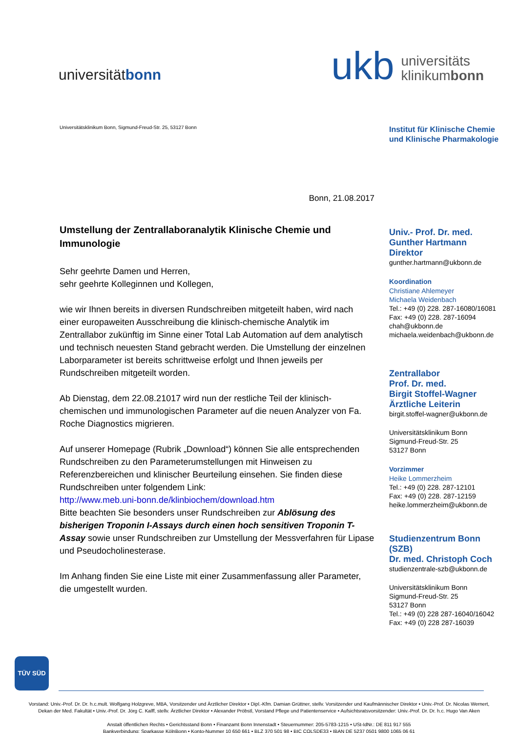universitätbonn
ukb universitäts
klinikumbonn
Universitätsklinikum Bonn, Sigmund-Freud-Str. 25, 53127 Bonn
Bonn, 21.08.2017
Umstellung der Zentrallaboranalytik Klinische Chemie und Immunologie
Sehr geehrte Damen und Herren,
sehr geehrte Kolleginnen und Kollegen,
wie wir Ihnen bereits in diversen Rundschreiben mitgeteilt haben, wird nach einer europaweiten Ausschreibung die klinisch-chemische Analytik im Zentrallabor zukünftig im Sinne einer Total Lab Automation auf dem analytisch und technisch neuesten Stand gebracht werden. Die Umstellung der einzelnen Laborparameter ist bereits schrittweise erfolgt und Ihnen jeweils per Rundschreiben mitgeteilt worden.
Ab Dienstag, dem 22.08.21017 wird nun der restliche Teil der klinisch-chemischen und immunologischen Parameter auf die neuen Analyzer von Fa. Roche Diagnostics migrieren.
Auf unserer Homepage (Rubrik „Download“) können Sie alle entsprechenden Rundschreiben zu den Parameterumstellungen mit Hinweisen zu Referenzbereichen und klinischer Beurteilung einsehen. Sie finden diese Rundschreiben unter folgendem Link:
http://www.meb.uni-bonn.de/klinbiochem/download.htm
Bitte beachten Sie besonders unser Rundschreiben zur Ablösung des bisherigen Troponin I-Assays durch einen hoch sensitiven Troponin T-Assay sowie unser Rundschreiben zur Umstellung der Messverfahren für Lipase und Pseudocholinesterase.
Im Anhang finden Sie eine Liste mit einer Zusammenfassung aller Parameter, die umgestellt wurden.
Institut für Klinische Chemie
und Klinische Pharmakologie
Univ.- Prof. Dr. med.
Gunther Hartmann
Direktor
gunther.hartmann@ukbonn.de
Koordination
Christiane Ahlemeyer
Michaela Weidenbach
Tel.: +49 (0) 228. 287-16080/16081
Fax: +49 (0) 228. 287-16094
chah@ukbonn.de
michaela.weidenbach@ukbonn.de
Zentrallabor
Prof. Dr. med.
Birgit Stoffel-Wagner
Ärztliche Leiterin
birgit.stoffel-wagner@ukbonn.de
Universitätsklinikum Bonn
Sigmund-Freud-Str. 25
53127 Bonn
Vorzimmer
Heike Lommerzheim
Tel.: +49 (0) 228. 287-12101
Fax: +49 (0) 228. 287-12159
heike.lommerzheim@ukbonn.de
Studienzentrum Bonn (SZB)
Dr. med. Christoph Coch
studienzentrale-szb@ukbonn.de
Universitätsklinikum Bonn
Sigmund-Freud-Str. 25
53127 Bonn
Tel.: +49 (0) 228 287-16040/16042
Fax: +49 (0) 228 287-16039
TÜV SÜD
Vorstand: Univ.-Prof. Dr. Dr. h.c.mult. Wolfgang Holzgreve, MBA, Vorsitzender und Ärztlicher Direktor • Dipl.-Kfm. Damian Grüttner, stellv. Vorsitzender und Kaufmännischer Direktor • Univ.-Prof. Dr. Nicolas Wernert,
Dekan der Med. Fakultät • Univ.-Prof. Dr. Jörg C. Kalff, stellv. Ärztlicher Direktor • Alexander Pröbstl, Vorstand Pflege und Patientenservice • Aufsichtsratsvorsitzender: Univ.-Prof. Dr. Dr. h.c. Hugo Van Aken
Anstalt öffentlichen Rechts • Gerichtsstand Bonn • Finanzamt Bonn Innenstadt • Steuernummer: 205-5783-1215 • USt-IdNr.: DE 811 917 555
Bankverbindung: Sparkasse KölnBonn • Konto-Nummer 10 650 661 • BLZ 370 501 98 • BIC COLSDE33 • IBAN DE 5237 0501 9800 1065 06 61